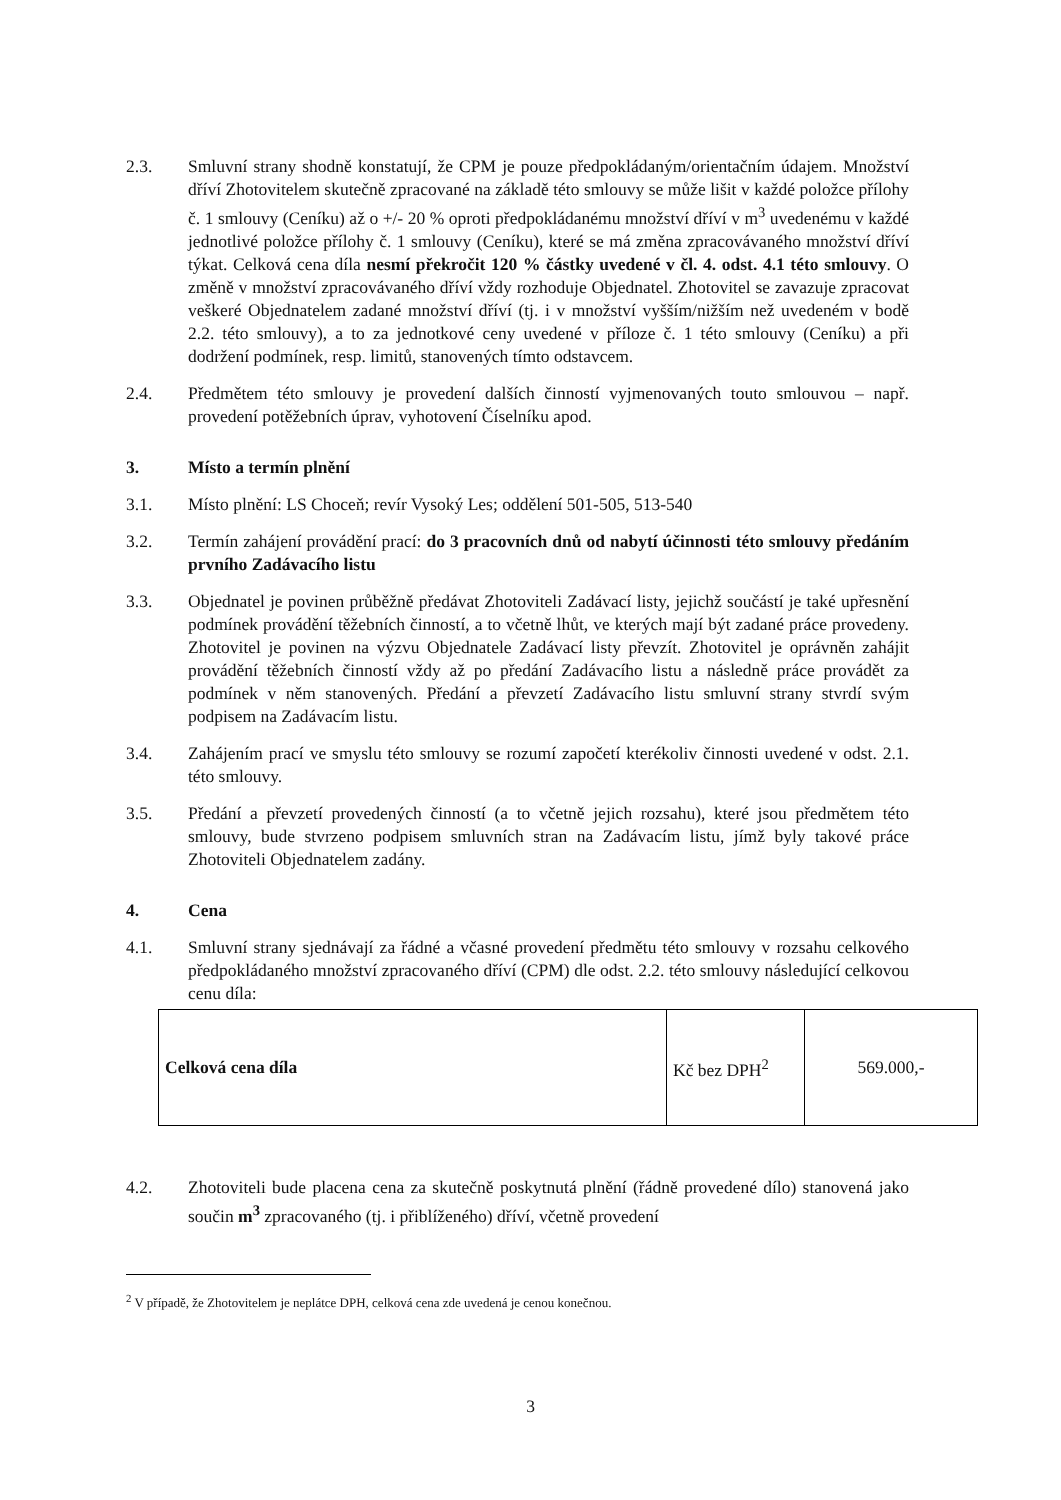2.3. Smluvní strany shodně konstatují, že CPM je pouze předpokládaným/orientačním údajem. Množství dříví Zhotovitelem skutečně zpracované na základě této smlouvy se může lišit v každé položce přílohy č. 1 smlouvy (Ceníku) až o +/- 20 % oproti předpokládanému množství dříví v m<sup>3</sup> uvedenému v každé jednotlivé položce přílohy č. 1 smlouvy (Ceníku), které se má změna zpracovávaného množství dříví týkat. Celková cena díla nesmí překročit 120 % částky uvedené v čl. 4. odst. 4.1 této smlouvy. O změně v množství zpracovávaného dříví vždy rozhoduje Objednatel. Zhotovitel se zavazuje zpracovat veškeré Objednatelem zadané množství dříví (tj. i v množství vyšším/nižším než uvedeném v bodě 2.2. této smlouvy), a to za jednotkové ceny uvedené v příloze č. 1 této smlouvy (Ceníku) a při dodržení podmínek, resp. limitů, stanovených tímto odstavcem.
2.4. Předmětem této smlouvy je provedení dalších činností vyjmenovaných touto smlouvou – např. provedení potěžebních úprav, vyhotovení Číselníku apod.
3. Místo a termín plnění
3.1. Místo plnění: LS Choceň; revír Vysoký Les; oddělení 501-505, 513-540
3.2. Termín zahájení provádění prací: do 3 pracovních dnů od nabytí účinnosti této smlouvy předáním prvního Zadávacího listu
3.3. Objednatel je povinen průběžně předávat Zhotoviteli Zadávací listy, jejichž součástí je také upřesnění podmínek provádění těžebních činností, a to včetně lhůt, ve kterých mají být zadané práce provedeny. Zhotovitel je povinen na výzvu Objednatele Zadávací listy převzít. Zhotovitel je oprávněn zahájit provádění těžebních činností vždy až po předání Zadávacího listu a následně práce provádět za podmínek v něm stanovených. Předání a převzetí Zadávacího listu smluvní strany stvrdí svým podpisem na Zadávacím listu.
3.4. Zahájením prací ve smyslu této smlouvy se rozumí započetí kterékoliv činnosti uvedené v odst. 2.1. této smlouvy.
3.5. Předání a převzetí provedených činností (a to včetně jejich rozsahu), které jsou předmětem této smlouvy, bude stvrzeno podpisem smluvních stran na Zadávacím listu, jímž byly takové práce Zhotoviteli Objednatelem zadány.
4. Cena
4.1. Smluvní strany sjednávají za řádné a včasné provedení předmětu této smlouvy v rozsahu celkového předpokládaného množství zpracovaného dříví (CPM) dle odst. 2.2. této smlouvy následující celkovou cenu díla:
| Celková cena díla | Kč bez DPH<sup>2</sup> | 569.000,- |
4.2. Zhotoviteli bude placena cena za skutečně poskytnutá plnění (řádně provedené dílo) stanovená jako součin m<sup>3</sup> zpracovaného (tj. i přiblíženého) dříví, včetně provedení
<sup>2</sup> V případě, že Zhotovitelem je neplátce DPH, celková cena zde uvedená je cenou konečnou.
3